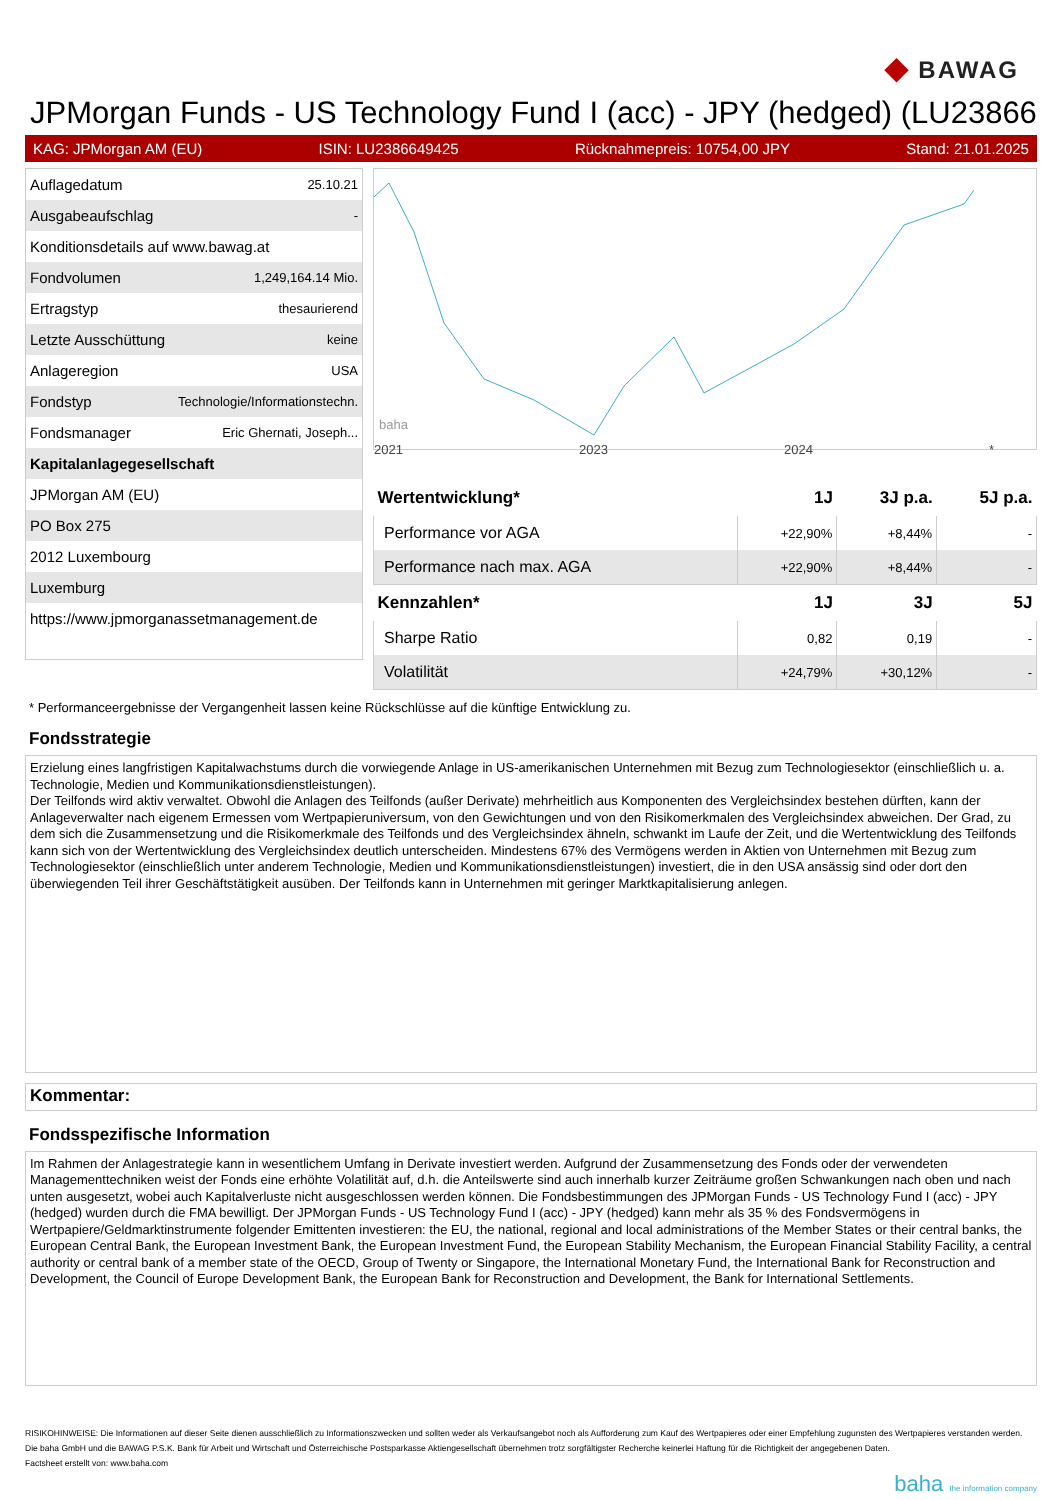◆ BAWAG
JPMorgan Funds - US Technology Fund I (acc) - JPY (hedged) (LU23866
KAG: JPMorgan AM (EU) ISIN: LU2386649425 Rücknahmepreis: 10754,00 JPY Stand: 21.01.2025
| Auflagedatum | 25.10.21 |
| Ausgabeaufschlag | - |
| Konditionsdetails auf www.bawag.at | |
| Fondvolumen | 1,249,164.14 Mio. |
| Ertragstyp | thesaurierend |
| Letzte Ausschüttung | keine |
| Anlageregion | USA |
| Fondstyp | Technologie/Informationstechn. |
| Fondsmanager | Eric Ghernati, Joseph... |
| Kapitalanlagegesellschaft | |
| JPMorgan AM (EU) | |
| PO Box 275 | |
| 2012 Luxembourg | |
| Luxemburg | |
| https://www.jpmorganassetmanagement.de | |
baha
2021 2023 2024 *
| Wertentwicklung* | 1J | 3J p.a. | 5J p.a. |
| --- | --- | --- | --- |
| Performance vor AGA | +22,90% | +8,44% | - |
| Performance nach max. AGA | +22,90% | +8,44% | - |
| Kennzahlen* | 1J | 3J | 5J |
| Sharpe Ratio | 0,82 | 0,19 | - |
| Volatilität | +24,79% | +30,12% | - |
* Performanceergebnisse der Vergangenheit lassen keine Rückschlüsse auf die künftige Entwicklung zu.
Fondsstrategie
Erzielung eines langfristigen Kapitalwachstums durch die vorwiegende Anlage in US-amerikanischen Unternehmen mit Bezug zum Technologiesektor (einschließlich u. a. Technologie, Medien und Kommunikationsdienstleistungen).
Der Teilfonds wird aktiv verwaltet. Obwohl die Anlagen des Teilfonds (außer Derivate) mehrheitlich aus Komponenten des Vergleichsindex bestehen dürften, kann der Anlageverwalter nach eigenem Ermessen vom Wertpapieruniversum, von den Gewichtungen und von den Risikomerkmalen des Vergleichsindex abweichen. Der Grad, zu dem sich die Zusammensetzung und die Risikomerkmale des Teilfonds und des Vergleichsindex ähneln, schwankt im Laufe der Zeit, und die Wertentwicklung des Teilfonds kann sich von der Wertentwicklung des Vergleichsindex deutlich unterscheiden. Mindestens 67% des Vermögens werden in Aktien von Unternehmen mit Bezug zum Technologiesektor (einschließlich unter anderem Technologie, Medien und Kommunikationsdienstleistungen) investiert, die in den USA ansässig sind oder dort den überwiegenden Teil ihrer Geschäftstätigkeit ausüben. Der Teilfonds kann in Unternehmen mit geringer Marktkapitalisierung anlegen.
Kommentar:
Fondsspezifische Information
Im Rahmen der Anlagestrategie kann in wesentlichem Umfang in Derivate investiert werden. Aufgrund der Zusammensetzung des Fonds oder der verwendeten Managementtechniken weist der Fonds eine erhöhte Volatilität auf, d.h. die Anteilswerte sind auch innerhalb kurzer Zeiträume großen Schwankungen nach oben und nach unten ausgesetzt, wobei auch Kapitalverluste nicht ausgeschlossen werden können. Die Fondsbestimmungen des JPMorgan Funds - US Technology Fund I (acc) - JPY (hedged) wurden durch die FMA bewilligt. Der JPMorgan Funds - US Technology Fund I (acc) - JPY (hedged) kann mehr als 35 % des Fondsvermögens in Wertpapiere/Geldmarktinstrumente folgender Emittenten investieren: the EU, the national, regional and local administrations of the Member States or their central banks, the European Central Bank, the European Investment Bank, the European Investment Fund, the European Stability Mechanism, the European Financial Stability Facility, a central authority or central bank of a member state of the OECD, Group of Twenty or Singapore, the International Monetary Fund, the International Bank for Reconstruction and Development, the Council of Europe Development Bank, the European Bank for Reconstruction and Development, the Bank for International Settlements.
RISIKOHINWEISE: Die Informationen auf dieser Seite dienen ausschließlich zu Informationszwecken und sollten weder als Verkaufsangebot noch als Aufforderung zum Kauf des Wertpapieres oder einer Empfehlung zugunsten des Wertpapieres verstanden werden. Die baha GmbH und die BAWAG P.S.K. Bank für Arbeit und Wirtschaft und Österreichische Postsparkasse Aktiengesellschaft übernehmen trotz sorgfältigster Recherche keinerlei Haftung für die Richtigkeit der angegebenen Daten.
Factsheet erstellt von: www.baha.com
baha the information company